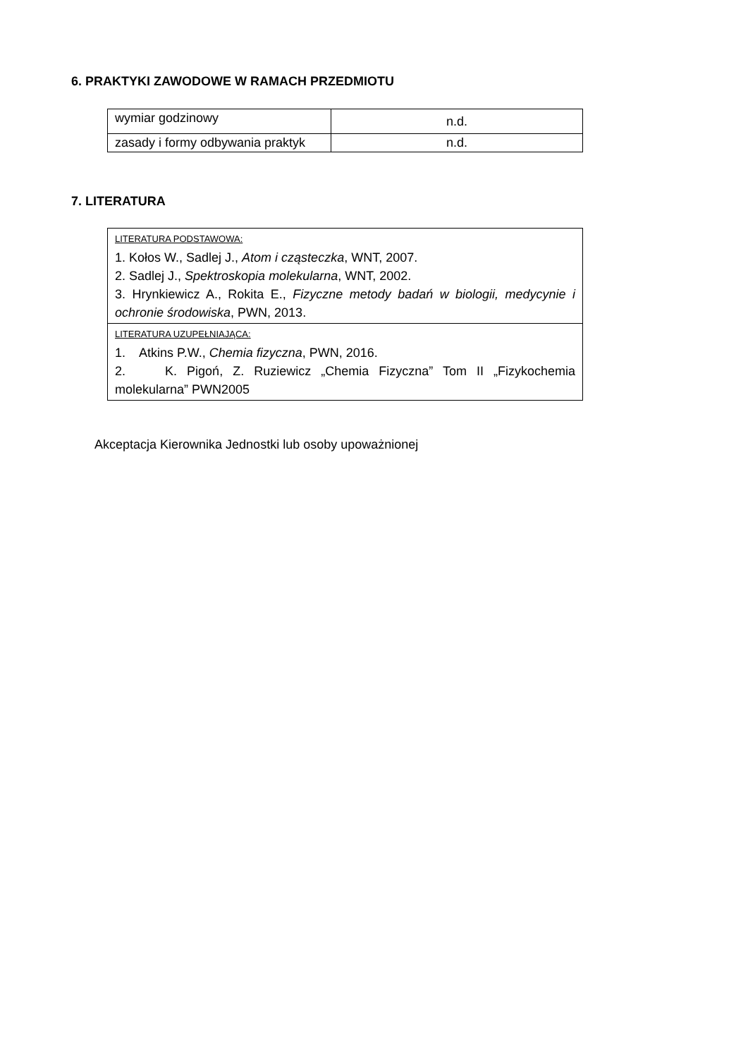6. PRAKTYKI ZAWODOWE W RAMACH PRZEDMIOTU
| wymiar godzinowy | n.d. |
| zasady i formy odbywania praktyk | n.d. |
7. LITERATURA
| LITERATURA PODSTAWOWA: 1. Kołos W., Sadlej J., Atom i cząsteczka , WNT, 2007. 2. Sadlej J., Spektroskopia molekularna , WNT, 2002. 3. Hrynkiewicz A., Rokita E., Fizyczne metody badań w biologii, medycynie i ochronie środowiska , PWN, 2013. |
| LITERATURA UZUPEŁNIAJĄCA: 1. Atkins P.W., Chemia fizyczna , PWN, 2016. 2. K. Pigoń, Z. Ruziewicz „Chemia Fizyczna” Tom II „Fizykochemia molekularna” PWN2005 |
Akceptacja Kierownika Jednostki lub osoby upoważnionej